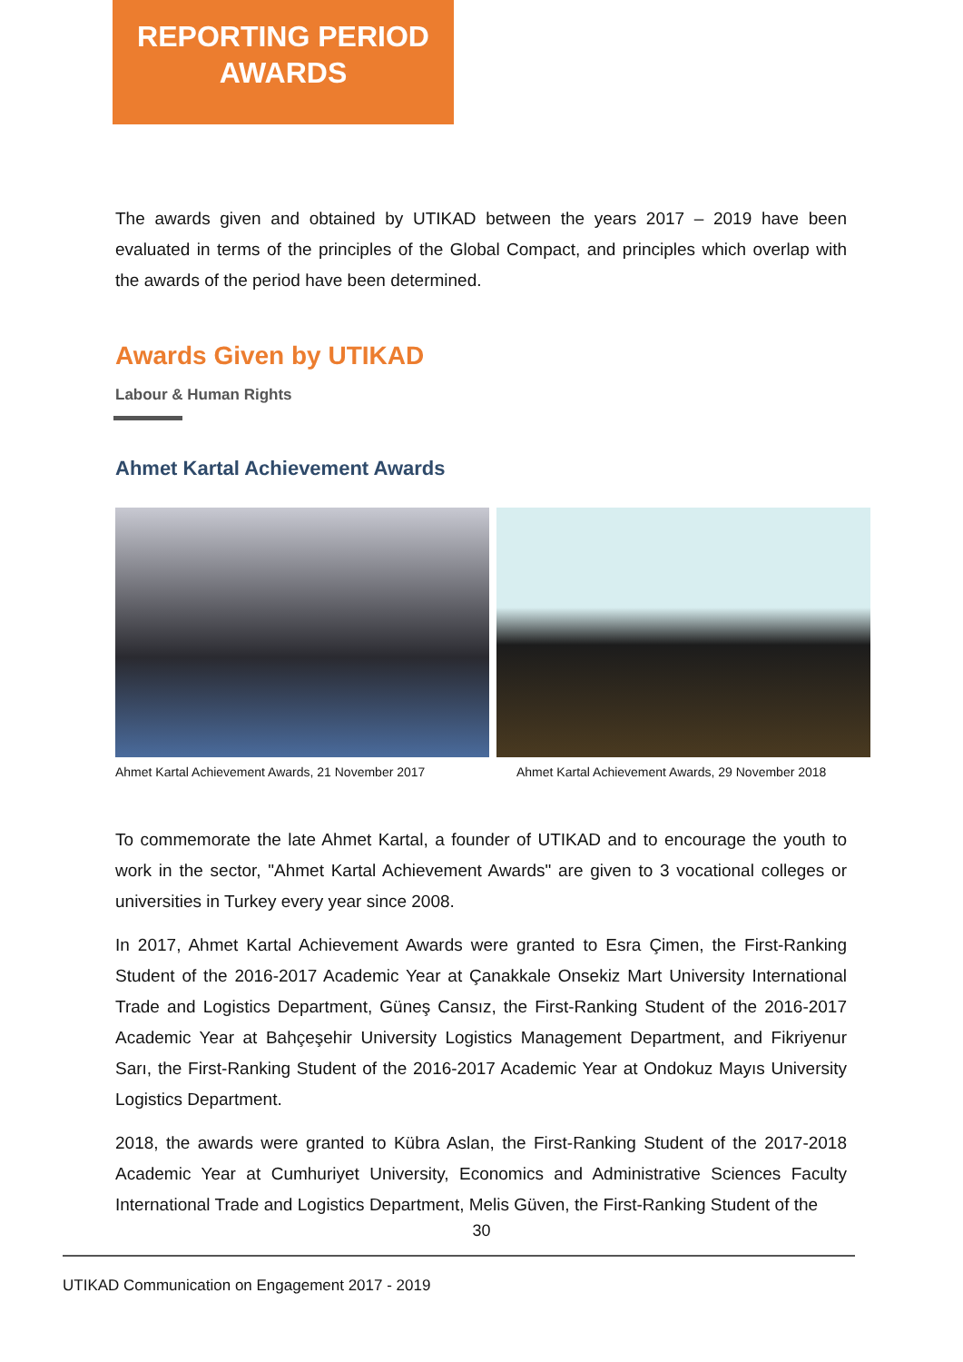REPORTING PERIOD
AWARDS
The awards given and obtained by UTIKAD between the years 2017 – 2019 have been evaluated in terms of the principles of the Global Compact, and principles which overlap with the awards of the period have been determined.
Awards Given by UTIKAD
Labour & Human Rights
Ahmet Kartal Achievement Awards
Ahmet Kartal Achievement Awards, 21 November 2017
Ahmet Kartal Achievement Awards, 29 November 2018
To commemorate the late Ahmet Kartal, a founder of UTIKAD and to encourage the youth to work in the sector, "Ahmet Kartal Achievement Awards" are given to 3 vocational colleges or universities in Turkey every year since 2008.
In 2017, Ahmet Kartal Achievement Awards were granted to Esra Çimen, the First-Ranking Student of the 2016-2017 Academic Year at Çanakkale Onsekiz Mart University International Trade and Logistics Department, Güneş Cansız, the First-Ranking Student of the 2016-2017 Academic Year at Bahçeşehir University Logistics Management Department, and Fikriyenur Sarı, the First-Ranking Student of the 2016-2017 Academic Year at Ondokuz Mayıs University Logistics Department.
2018, the awards were granted to Kübra Aslan, the First-Ranking Student of the 2017-2018 Academic Year at Cumhuriyet University, Economics and Administrative Sciences Faculty International Trade and Logistics Department, Melis Güven, the First-Ranking Student of the
30
UTIKAD Communication on Engagement 2017 - 2019